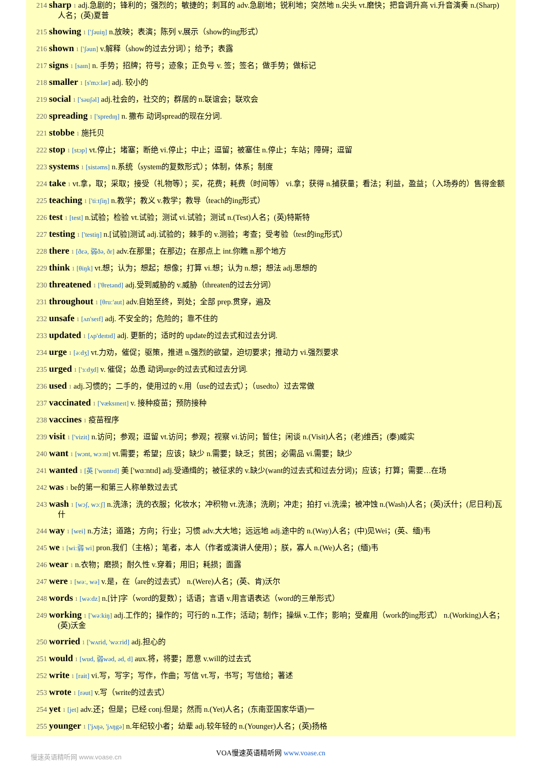214 sharp 1 adj.急剧的；锋利的；强烈的；敏捷的；刺耳的 adv.急剧地；锐利地；突然地 n.尖头 vt.磨快；把音调升高 vi.升音演奏 n.(Sharp)人名；(英)夏普
215 showing 1 ['ʃəuiŋ] n.放映；表演；陈列 v.展示（show的ing形式）
216 shown 1 ['ʃəun] v.解释（show的过去分词）；给予；表露
217 signs 1 [saɪn] n. 手势；招牌；符号；迹象；正负号 v. 签；签名；做手势；做标记
218 smaller 1 [s'mɔːlər] adj. 较小的
219 social 1 ['səuʃəl] adj.社会的，社交的；群居的 n.联谊会；联欢会
220 spreading 1 ['spredɪŋ] n. 撒布 动词spread的现在分词.
221 stobbe 1 施托贝
222 stop 1 [stɔp] vt.停止；堵塞；断绝 vi.停止；中止；逗留；被塞住 n.停止；车站；障碍；逗留
223 systems 1 [sistəms] n.系统（system的复数形式）；体制，体系；制度
224 take 1 vt.拿，取；采取；接受（礼物等）；买，花费；耗费（时间等） vi.拿；获得 n.捕获量；看法；利益，盈益；（入场券的）售得金额
225 teaching 1 ['tiːtʃiŋ] n.教学；教义 v.教学；教导（teach的ing形式）
226 test 1 [test] n.试验；检验 vt.试验；测试 vi.试验；测试 n.(Test)人名；(英)特斯特
227 testing 1 ['testiŋ] n.[试验]测试 adj.试验的；棘手的 v.测验；考查；受考验（test的ing形式）
228 there 1 [ðεə, 弱ðə, ðr] adv.在那里；在那边；在那点上 int.你瞧 n.那个地方
229 think 1 [θiŋk] vt.想；认为；想起；想像；打算 vi.想；认为 n.想；想法 adj.思想的
230 threatened 1 ['θretənd] adj.受到威胁的 v.威胁（threaten的过去分词）
231 throughout 1 [θruː'aut] adv.自始至终，到处；全部 prep.贯穿，遍及
232 unsafe 1 [ʌn'seɪf] adj. 不安全的；危险的；靠不住的
233 updated 1 [ʌp'deɪtɪd] adj. 更新的；适时的 update的过去式和过去分词.
234 urge 1 [əːdʒ] vt.力劝，催促；驱策，推进 n.强烈的欲望，迫切要求；推动力 vi.强烈要求
235 urged 1 ['ɜːdʒd] v. 催促；怂恿 动词urge的过去式和过去分词.
236 used 1 adj.习惯的；二手的，使用过的 v.用（use的过去式）；（usedto）过去常做
237 vaccinated 1 ['væksɪneɪt] v. 接种疫苗；预防接种
238 vaccines 1 疫苗程序
239 visit 1 ['vizit] n.访问；参观；逗留 vt.访问；参观；视察 vi.访问；暂住；闲谈 n.(Visit)人名；(老)维西；(泰)威实
240 want 1 [wɔnt, wɔːnt] vt.需要；希望；应该；缺少 n.需要；缺乏；贫困；必需品 vi.需要；缺少
241 wanted 1 [英 ['wɒntɪd] 美 ['wɑːntɪd] adj.受通缉的；被征求的 v.缺少(want的过去式和过去分词)；应该；打算；需要…在场
242 was 1 be的第一和第三人称单数过去式
243 wash 1 [wɔʃ, wɔːʃ] n.洗涤；洗的衣服；化妆水；冲积物 vt.洗涤；洗刷；冲走；拍打 vi.洗澡；被冲蚀 n.(Wash)人名；(英)沃什；(尼日利)瓦什
244 way 1 [wei] n.方法；道路；方向；行业；习惯 adv.大大地；远远地 adj.途中的 n.(Way)人名；(中)见Wei；(英、缅)韦
245 we 1 [wiː弱 wi] pron.我们（主格）；笔者，本人（作者或演讲人使用）；朕，寡人 n.(We)人名；(缅)韦
246 wear 1 n.衣物；磨损；耐久性 v.穿着；用旧；耗损；面露
247 were 1 [wəː, wə] v.是，在（are的过去式） n.(Were)人名；(英、肯)沃尔
248 words 1 [wəːdz] n.[计]字（word的复数）；话语；言语 v.用言语表达（word的三单形式）
249 working 1 ['wəːkiŋ] adj.工作的；操作的；可行的 n.工作；活动；制作；操纵 v.工作；影响；受雇用（work的ing形式） n.(Working)人名；(英)沃金
250 worried 1 ['wʌrid, 'wəːrid] adj.担心的
251 would 1 [wud, 弱wəd, əd, d] aux.将，将要；愿意 v.will的过去式
252 write 1 [rait] vi.写，写字；写作，作曲；写信 vt.写，书写；写信给；著述
253 wrote 1 [rəut] v.写（write的过去式）
254 yet 1 [jet] adv.还；但是；已经 conj.但是；然而 n.(Yet)人名；(东南亚国家华语)一
255 younger 1 ['jʌŋə, 'jʌŋgə] n.年纪较小者；幼辈 adj.较年轻的 n.(Younger)人名；(英)扬格
VOA慢速英语精听网 www.voase.cn
慢速英语精听网 www.voase.cn